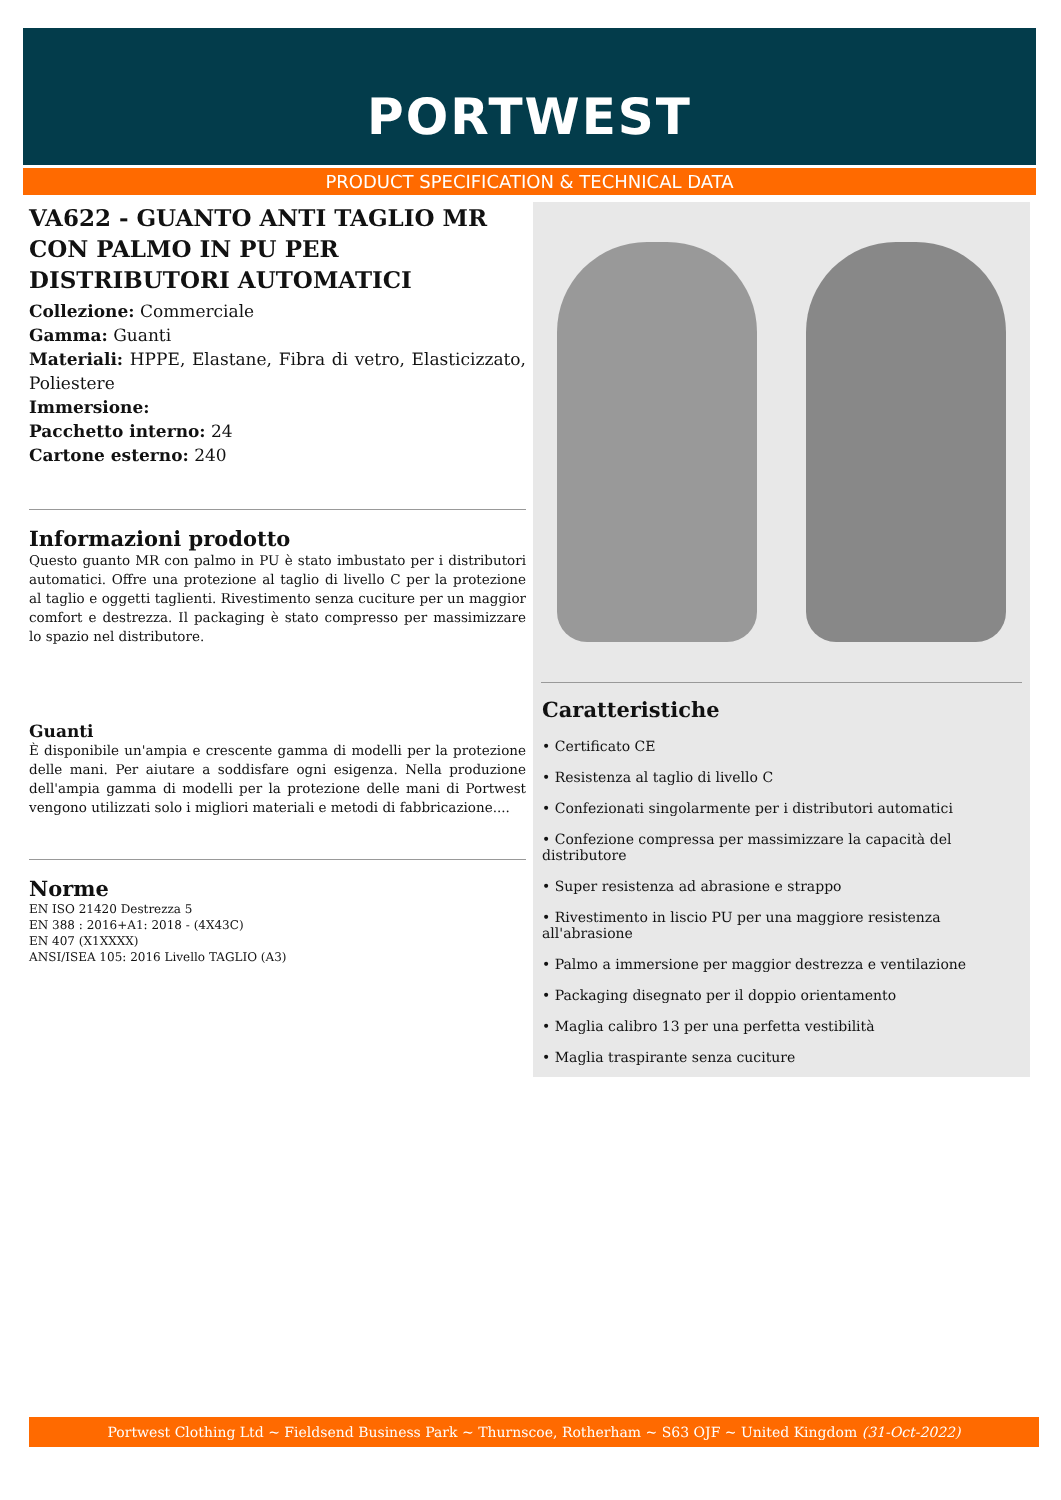PORTWEST
PRODUCT SPECIFICATION & TECHNICAL DATA
VA622 - GUANTO ANTI TAGLIO MR CON PALMO IN PU PER DISTRIBUTORI AUTOMATICI
Collezione: Commerciale
Gamma: Guanti
Materiali: HPPE, Elastane, Fibra di vetro, Elasticizzato, Poliestere
Immersione:
Pacchetto interno: 24
Cartone esterno: 240
Informazioni prodotto
Questo guanto MR con palmo in PU è stato imbustato per i distributori automatici. Offre una protezione al taglio di livello C per la protezione al taglio e oggetti taglienti. Rivestimento senza cuciture per un maggior comfort e destrezza. Il packaging è stato compresso per massimizzare lo spazio nel distributore.
Guanti
È disponibile un'ampia e crescente gamma di modelli per la protezione delle mani. Per aiutare a soddisfare ogni esigenza. Nella produzione dell'ampia gamma di modelli per la protezione delle mani di Portwest vengono utilizzati solo i migliori materiali e metodi di fabbricazione....
Norme
EN ISO 21420 Destrezza 5
EN 388 : 2016+A1: 2018 - (4X43C)
EN 407 (X1XXXX)
ANSI/ISEA 105: 2016 Livello TAGLIO (A3)
Caratteristiche
• Certificato CE
• Resistenza al taglio di livello C
• Confezionati singolarmente per i distributori automatici
• Confezione compressa per massimizzare la capacità del distributore
• Super resistenza ad abrasione e strappo
• Rivestimento in liscio PU per una maggiore resistenza all'abrasione
• Palmo a immersione per maggior destrezza e ventilazione
• Packaging disegnato per il doppio orientamento
• Maglia calibro 13 per una perfetta vestibilità
• Maglia traspirante senza cuciture
Portwest Clothing Ltd ~ Fieldsend Business Park ~ Thurnscoe, Rotherham ~ S63 OJF ~ United Kingdom (31-Oct-2022)